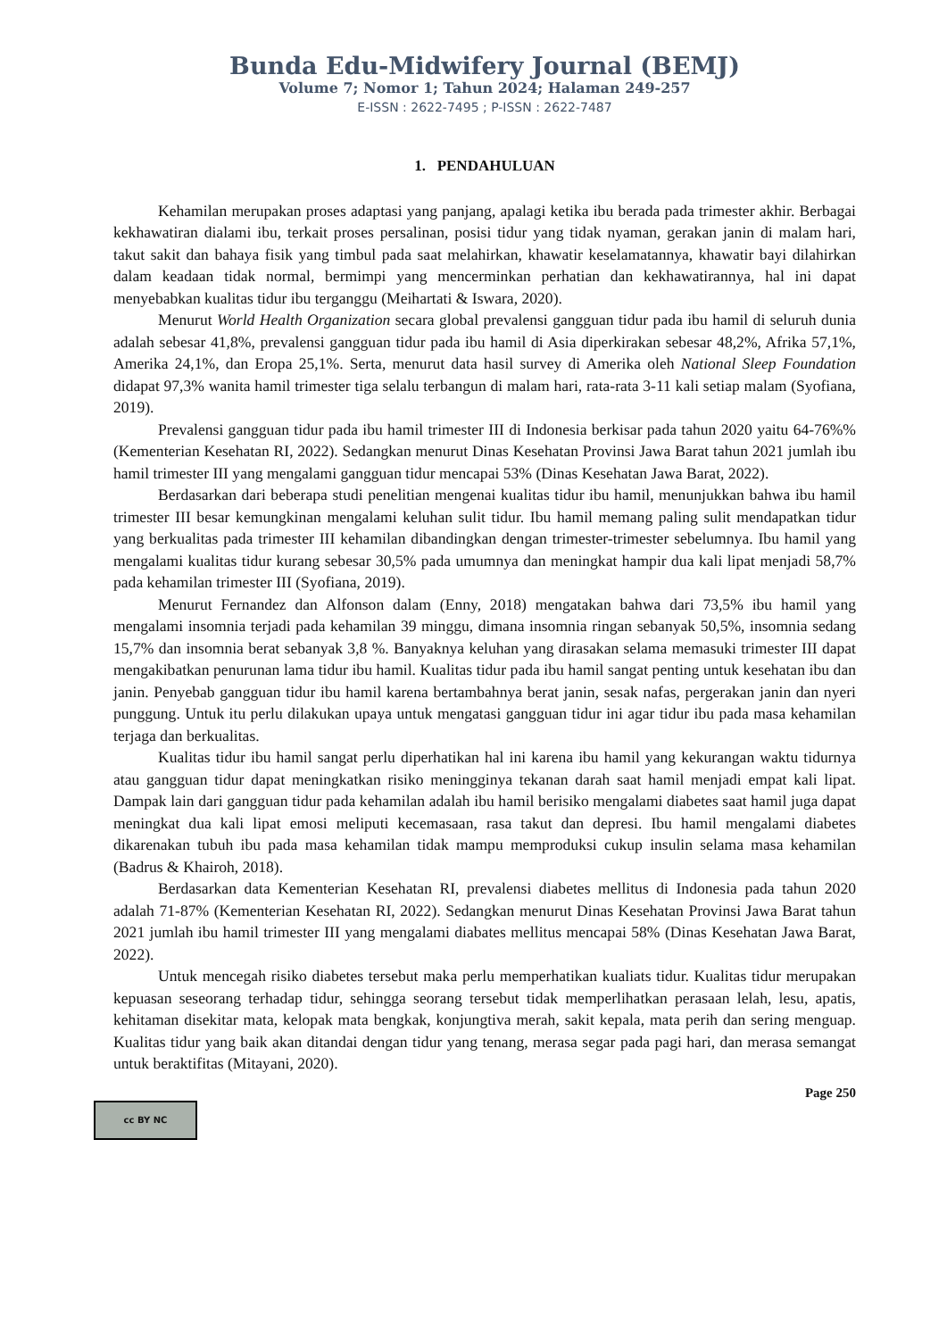Bunda Edu-Midwifery Journal (BEMJ)
Volume 7; Nomor 1; Tahun 2024; Halaman 249-257
E-ISSN : 2622-7495 ; P-ISSN : 2622-7487
1. PENDAHULUAN
Kehamilan merupakan proses adaptasi yang panjang, apalagi ketika ibu berada pada trimester akhir. Berbagai kekhawatiran dialami ibu, terkait proses persalinan, posisi tidur yang tidak nyaman, gerakan janin di malam hari, takut sakit dan bahaya fisik yang timbul pada saat melahirkan, khawatir keselamatannya, khawatir bayi dilahirkan dalam keadaan tidak normal, bermimpi yang mencerminkan perhatian dan kekhawatirannya, hal ini dapat menyebabkan kualitas tidur ibu terganggu (Meihartati & Iswara, 2020).
Menurut World Health Organization secara global prevalensi gangguan tidur pada ibu hamil di seluruh dunia adalah sebesar 41,8%, prevalensi gangguan tidur pada ibu hamil di Asia diperkirakan sebesar 48,2%, Afrika 57,1%, Amerika 24,1%, dan Eropa 25,1%. Serta, menurut data hasil survey di Amerika oleh National Sleep Foundation didapat 97,3% wanita hamil trimester tiga selalu terbangun di malam hari, rata-rata 3-11 kali setiap malam (Syofiana, 2019).
Prevalensi gangguan tidur pada ibu hamil trimester III di Indonesia berkisar pada tahun 2020 yaitu 64-76%% (Kementerian Kesehatan RI, 2022). Sedangkan menurut Dinas Kesehatan Provinsi Jawa Barat tahun 2021 jumlah ibu hamil trimester III yang mengalami gangguan tidur mencapai 53% (Dinas Kesehatan Jawa Barat, 2022).
Berdasarkan dari beberapa studi penelitian mengenai kualitas tidur ibu hamil, menunjukkan bahwa ibu hamil trimester III besar kemungkinan mengalami keluhan sulit tidur. Ibu hamil memang paling sulit mendapatkan tidur yang berkualitas pada trimester III kehamilan dibandingkan dengan trimester-trimester sebelumnya. Ibu hamil yang mengalami kualitas tidur kurang sebesar 30,5% pada umumnya dan meningkat hampir dua kali lipat menjadi 58,7% pada kehamilan trimester III (Syofiana, 2019).
Menurut Fernandez dan Alfonson dalam (Enny, 2018) mengatakan bahwa dari 73,5% ibu hamil yang mengalami insomnia terjadi pada kehamilan 39 minggu, dimana insomnia ringan sebanyak 50,5%, insomnia sedang 15,7% dan insomnia berat sebanyak 3,8 %. Banyaknya keluhan yang dirasakan selama memasuki trimester III dapat mengakibatkan penurunan lama tidur ibu hamil. Kualitas tidur pada ibu hamil sangat penting untuk kesehatan ibu dan janin. Penyebab gangguan tidur ibu hamil karena bertambahnya berat janin, sesak nafas, pergerakan janin dan nyeri punggung. Untuk itu perlu dilakukan upaya untuk mengatasi gangguan tidur ini agar tidur ibu pada masa kehamilan terjaga dan berkualitas.
Kualitas tidur ibu hamil sangat perlu diperhatikan hal ini karena ibu hamil yang kekurangan waktu tidurnya atau gangguan tidur dapat meningkatkan risiko meningginya tekanan darah saat hamil menjadi empat kali lipat. Dampak lain dari gangguan tidur pada kehamilan adalah ibu hamil berisiko mengalami diabetes saat hamil juga dapat meningkat dua kali lipat emosi meliputi kecemasaan, rasa takut dan depresi. Ibu hamil mengalami diabetes dikarenakan tubuh ibu pada masa kehamilan tidak mampu memproduksi cukup insulin selama masa kehamilan (Badrus & Khairoh, 2018).
Berdasarkan data Kementerian Kesehatan RI, prevalensi diabetes mellitus di Indonesia pada tahun 2020 adalah 71-87% (Kementerian Kesehatan RI, 2022). Sedangkan menurut Dinas Kesehatan Provinsi Jawa Barat tahun 2021 jumlah ibu hamil trimester III yang mengalami diabates mellitus mencapai 58% (Dinas Kesehatan Jawa Barat, 2022).
Untuk mencegah risiko diabetes tersebut maka perlu memperhatikan kualiats tidur. Kualitas tidur merupakan kepuasan seseorang terhadap tidur, sehingga seorang tersebut tidak memperlihatkan perasaan lelah, lesu, apatis, kehitaman disekitar mata, kelopak mata bengkak, konjungtiva merah, sakit kepala, mata perih dan sering menguap. Kualitas tidur yang baik akan ditandai dengan tidur yang tenang, merasa segar pada pagi hari, dan merasa semangat untuk beraktifitas (Mitayani, 2020).
Page 250
cc BY NC